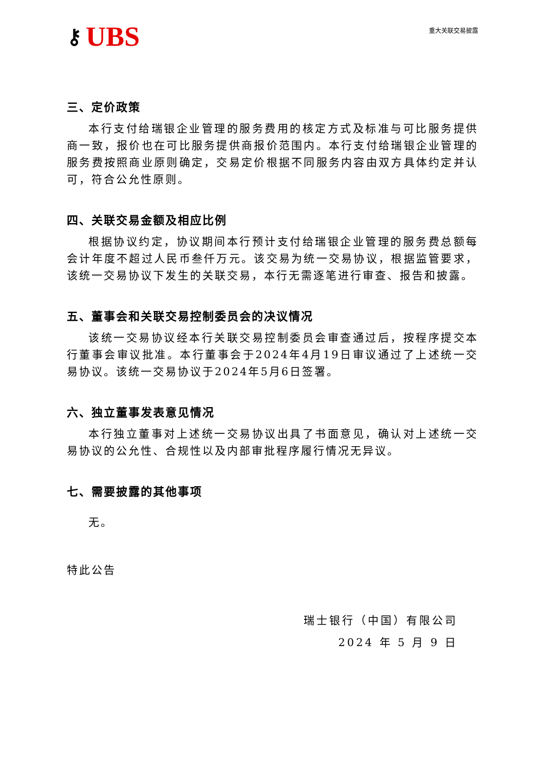⚷ UBS
重大关联交易披露
三、定价政策
本行支付给瑞银企业管理的服务费用的核定方式及标准与可比服务提供商一致，报价也在可比服务提供商报价范围内。本行支付给瑞银企业管理的服务费按照商业原则确定，交易定价根据不同服务内容由双方具体约定并认可，符合公允性原则。
四、关联交易金额及相应比例
根据协议约定，协议期间本行预计支付给瑞银企业管理的服务费总额每会计年度不超过人民币叁仟万元。该交易为统一交易协议，根据监管要求，该统一交易协议下发生的关联交易，本行无需逐笔进行审查、报告和披露。
五、董事会和关联交易控制委员会的决议情况
该统一交易协议经本行关联交易控制委员会审查通过后，按程序提交本行董事会审议批准。本行董事会于2024年4月19日审议通过了上述统一交易协议。该统一交易协议于2024年5月6日签署。
六、独立董事发表意见情况
本行独立董事对上述统一交易协议出具了书面意见，确认对上述统一交易协议的公允性、合规性以及内部审批程序履行情况无异议。
七、需要披露的其他事项
无。
特此公告
瑞士银行（中国）有限公司
2024 年 5 月 9 日